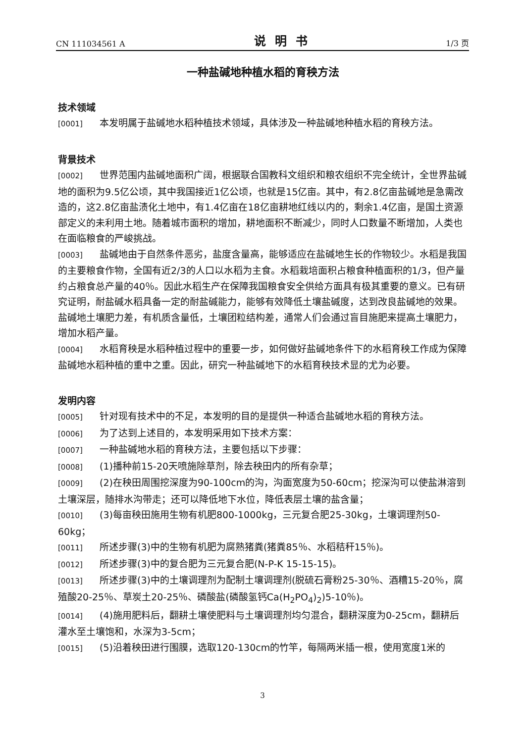CN 111034561 A 说明书 1/3 页
一种盐碱地种植水稻的育秧方法
技术领域
[0001] 本发明属于盐碱地水稻种植技术领域，具体涉及一种盐碱地种植水稻的育秧方法。
背景技术
[0002] 世界范围内盐碱地面积广阔，根据联合国教科文组织和粮农组织不完全统计，全世界盐碱地的面积为9.5亿公顷，其中我国接近1亿公顷，也就是15亿亩。其中，有2.8亿亩盐碱地是急需改造的，这2.8亿亩盐渍化土地中，有1.4亿亩在18亿亩耕地红线以内的，剩余1.4亿亩，是国土资源部定义的未利用土地。随着城市面积的增加，耕地面积不断减少，同时人口数量不断增加，人类也在面临粮食的严峻挑战。
[0003] 盐碱地由于自然条件恶劣，盐度含量高，能够适应在盐碱地生长的作物较少。水稻是我国的主要粮食作物，全国有近2/3的人口以水稻为主食。水稻栽培面积占粮食种植面积的1/3，但产量约占粮食总产量的40％。因此水稻生产在保障我国粮食安全供给方面具有极其重要的意义。已有研究证明，耐盐碱水稻具备一定的耐盐碱能力，能够有效降低土壤盐碱度，达到改良盐碱地的效果。盐碱地土壤肥力差，有机质含量低，土壤团粒结构差，通常人们会通过盲目施肥来提高土壤肥力，增加水稻产量。
[0004] 水稻育秧是水稻种植过程中的重要一步，如何做好盐碱地条件下的水稻育秧工作成为保障盐碱地水稻种植的重中之重。因此，研究一种盐碱地下的水稻育秧技术显的尤为必要。
发明内容
[0005] 针对现有技术中的不足，本发明的目的是提供一种适合盐碱地水稻的育秧方法。
[0006] 为了达到上述目的，本发明采用如下技术方案：
[0007] 一种盐碱地水稻的育秧方法，主要包括以下步骤：
[0008] (1)播种前15-20天喷施除草剂，除去秧田内的所有杂草；
[0009] (2)在秧田周围挖深度为90-100cm的沟，沟面宽度为50-60cm；挖深沟可以使盐淋溶到土壤深层，随排水沟带走；还可以降低地下水位，降低表层土壤的盐含量；
[0010] (3)每亩秧田施用生物有机肥800-1000kg，三元复合肥25-30kg，土壤调理剂50-60kg；
[0011] 所述步骤(3)中的生物有机肥为腐熟猪粪(猪粪85％、水稻秸秆15％)。
[0012] 所述步骤(3)中的复合肥为三元复合肥(N-P-K 15-15-15)。
[0013] 所述步骤(3)中的土壤调理剂为配制土壤调理剂(脱硫石膏粉25-30％、酒糟15-20％，腐殖酸20-25％、草炭土20-25％、磷酸盐(磷酸氢钙Ca(H<sub>2</sub>PO<sub>4</sub>)<sub>2</sub>)5-10％)。
[0014] (4)施用肥料后，翻耕土壤使肥料与土壤调理剂均匀混合，翻耕深度为0-25cm，翻耕后灌水至土壤饱和，水深为3-5cm；
[0015] (5)沿着秧田进行围膜，选取120-130cm的竹竿，每隔两米插一根，使用宽度1米的
3